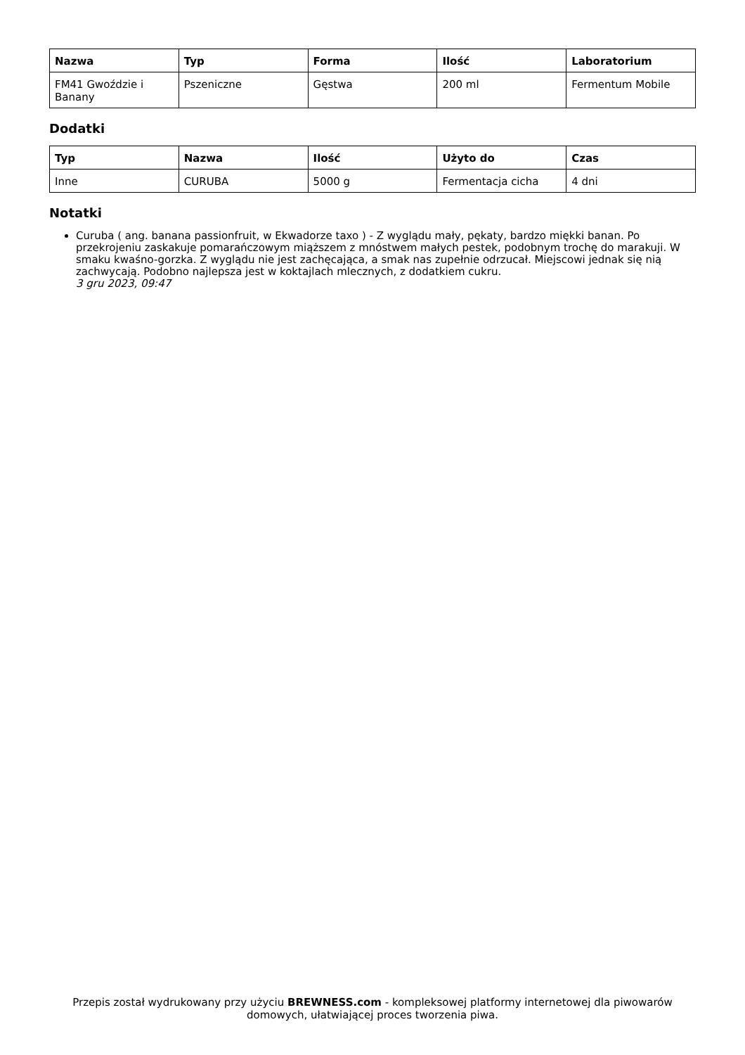| Nazwa | Typ | Forma | Ilość | Laboratorium |
| --- | --- | --- | --- | --- |
| FM41 Gwoździe i Banany | Pszeniczne | Gęstwa | 200 ml | Fermentum Mobile |
Dodatki
| Typ | Nazwa | Ilość | Użyto do | Czas |
| --- | --- | --- | --- | --- |
| Inne | CURUBA | 5000 g | Fermentacja cicha | 4 dni |
Notatki
Curuba ( ang. banana passionfruit, w Ekwadorze taxo ) - Z wyglądu mały, pękaty, bardzo miękki banan. Po przekrojeniu zaskakuje pomarańczowym miąższem z mnóstwem małych pestek, podobnym trochę do marakuji. W smaku kwaśno-gorzka. Z wyglądu nie jest zachęcająca, a smak nas zupełnie odrzucał. Miejscowi jednak się nią zachwycają. Podobno najlepsza jest w koktajlach mlecznych, z dodatkiem cukru.
3 gru 2023, 09:47
Przepis został wydrukowany przy użyciu BREWNESS.com - kompleksowej platformy internetowej dla piwowarów domowych, ułatwiającej proces tworzenia piwa.